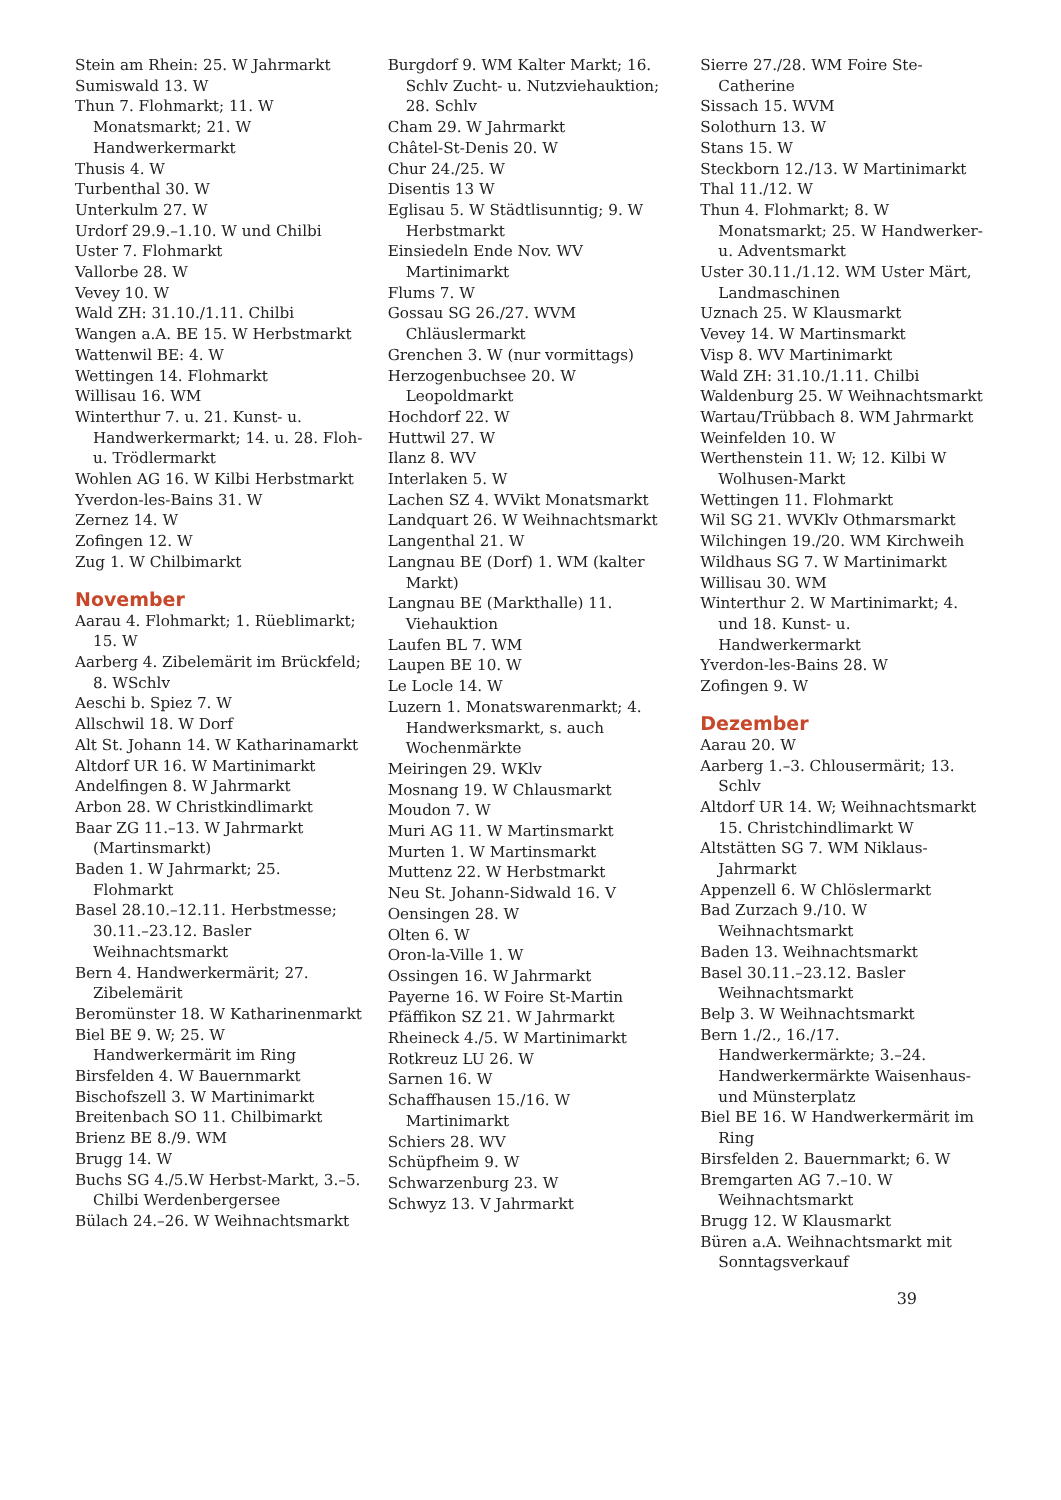Stein am Rhein: 25. W Jahrmarkt
Sumiswald 13. W
Thun 7. Flohmarkt; 11. W Monatsmarkt; 21. W Handwerkermarkt
Thusis 4. W
Turbenthal 30. W
Unterkulm 27. W
Urdorf 29.9.–1.10. W und Chilbi
Uster 7. Flohmarkt
Vallorbe 28. W
Vevey 10. W
Wald ZH: 31.10./1.11. Chilbi
Wangen a.A. BE 15. W Herbstmarkt
Wattenwil BE: 4. W
Wettingen 14. Flohmarkt
Willisau 16. WM
Winterthur 7. u. 21. Kunst- u. Handwerkermarkt; 14. u. 28. Floh- u. Trödlermarkt
Wohlen AG 16. W Kilbi Herbstmarkt
Yverdon-les-Bains 31. W
Zernez 14. W
Zofingen 12. W
Zug 1. W Chilbimarkt
November
Aarau 4. Flohmarkt; 1. Rüeblimarkt; 15. W
Aarberg 4. Zibelemärit im Brückfeld; 8. WSchlv
Aeschi b. Spiez 7. W
Allschwil 18. W Dorf
Alt St. Johann 14. W Katharinamarkt
Altdorf UR 16. W Martinimarkt
Andelfingen 8. W Jahrmarkt
Arbon 28. W Christkindlimarkt
Baar ZG 11.–13. W Jahrmarkt (Martinsmarkt)
Baden 1. W Jahrmarkt; 25. Flohmarkt
Basel 28.10.–12.11. Herbstmesse; 30.11.–23.12. Basler Weihnachtsmarkt
Bern 4. Handwerkermärit; 27. Zibelemärit
Beromünster 18. W Katharinenmarkt
Biel BE 9. W; 25. W Handwerkermärit im Ring
Birsfelden 4. W Bauernmarkt
Bischofszell 3. W Martinimarkt
Breitenbach SO 11. Chilbimarkt
Brienz BE 8./9. WM
Brugg 14. W
Buchs SG 4./5.W Herbst-Markt, 3.–5. Chilbi Werdenbergersee
Bülach 24.–26. W Weihnachtsmarkt
Burgdorf 9. WM Kalter Markt; 16. Schlv Zucht- u. Nutzviehauktion; 28. Schlv
Cham 29. W Jahrmarkt
Châtel-St-Denis 20. W
Chur 24./25. W
Disentis 13 W
Eglisau 5. W Städtlisunntig; 9. W Herbstmarkt
Einsiedeln Ende Nov. WV Martinimarkt
Flums 7. W
Gossau SG 26./27. WVM Chläuslermarkt
Grenchen 3. W (nur vormittags)
Herzogenbuchsee 20. W Leopoldmarkt
Hochdorf 22. W
Huttwil 27. W
Ilanz 8. WV
Interlaken 5. W
Lachen SZ 4. WVikt Monatsmarkt
Landquart 26. W Weihnachtsmarkt
Langenthal 21. W
Langnau BE (Dorf) 1. WM (kalter Markt)
Langnau BE (Markthalle) 11. Viehauktion
Laufen BL 7. WM
Laupen BE 10. W
Le Locle 14. W
Luzern 1. Monatswarenmarkt; 4. Handwerksmarkt, s. auch Wochenmärkte
Meiringen 29. WKlv
Mosnang 19. W Chlausmarkt
Moudon 7. W
Muri AG 11. W Martinsmarkt
Murten 1. W Martinsmarkt
Muttenz 22. W Herbstmarkt
Neu St. Johann-Sidwald 16. V
Oensingen 28. W
Olten 6. W
Oron-la-Ville 1. W
Ossingen 16. W Jahrmarkt
Payerne 16. W Foire St-Martin
Pfäffikon SZ 21. W Jahrmarkt
Rheineck 4./5. W Martinimarkt
Rotkreuz LU 26. W
Sarnen 16. W
Schaffhausen 15./16. W Martinimarkt
Schiers 28. WV
Schüpfheim 9. W
Schwarzenburg 23. W
Schwyz 13. V Jahrmarkt
Sierre 27./28. WM Foire Ste-Catherine
Sissach 15. WVM
Solothurn 13. W
Stans 15. W
Steckborn 12./13. W Martinimarkt
Thal 11./12. W
Thun 4. Flohmarkt; 8. W Monatsmarkt; 25. W Handwerker- u. Adventsmarkt
Uster 30.11./1.12. WM Uster Märt, Landmaschinen
Uznach 25. W Klausmarkt
Vevey 14. W Martinsmarkt
Visp 8. WV Martinimarkt
Wald ZH: 31.10./1.11. Chilbi
Waldenburg 25. W Weihnachtsmarkt
Wartau/Trübbach 8. WM Jahrmarkt
Weinfelden 10. W
Werthenstein 11. W; 12. Kilbi W Wolhusen-Markt
Wettingen 11. Flohmarkt
Wil SG 21. WVKlv Othmarsmarkt
Wilchingen 19./20. WM Kirchweih
Wildhaus SG 7. W Martinimarkt
Willisau 30. WM
Winterthur 2. W Martinimarkt; 4. und 18. Kunst- u. Handwerkermarkt
Yverdon-les-Bains 28. W
Zofingen 9. W
Dezember
Aarau 20. W
Aarberg 1.–3. Chlousermärit; 13. Schlv
Altdorf UR 14. W; Weihnachtsmarkt 15. Christchindlimarkt W
Altstätten SG 7. WM Niklaus-Jahrmarkt
Appenzell 6. W Chlöslermarkt
Bad Zurzach 9./10. W Weihnachtsmarkt
Baden 13. Weihnachtsmarkt
Basel 30.11.–23.12. Basler Weihnachtsmarkt
Belp 3. W Weihnachtsmarkt
Bern 1./2., 16./17. Handwerkermärkte; 3.–24. Handwerkermärkte Waisenhaus- und Münsterplatz
Biel BE 16. W Handwerkermärit im Ring
Birsfelden 2. Bauernmarkt; 6. W
Bremgarten AG 7.–10. W Weihnachtsmarkt
Brugg 12. W Klausmarkt
Büren a.A. Weihnachtsmarkt mit Sonntagsverkauf
39